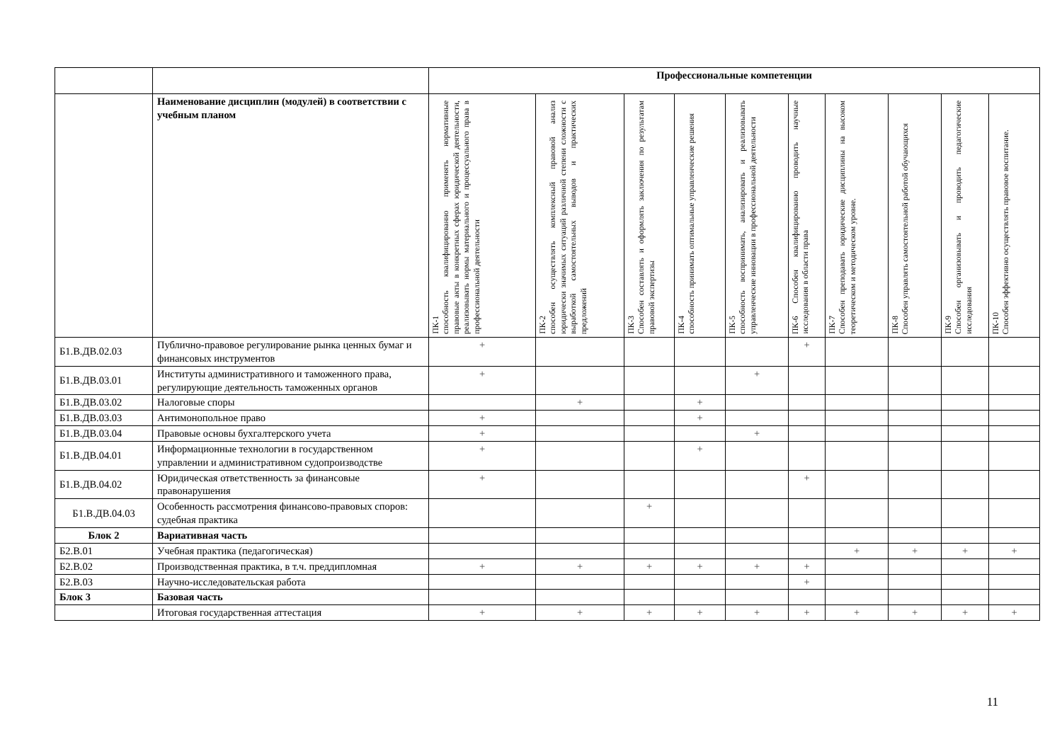| | | Профессиональные компетенции | | | | | | | | | |
| | Наименование дисциплин (модулей) в соответствии с учебным планом | ПК-1 способность квалифицированно применять нормативные правовые акты в конкретных сферах юридической деятельности, реализовывать нормы материального и процессуального права в профессиональной деятельности | ПК-2 способен осуществлять комплексный правовой анализ юридически значимых ситуаций различной степени сложности с выработкой самостоятельных выводов и практических предложений | ПК-3 Способен составлять и оформлять заключения по результатам правовой экспертизы | ПК-4 способность принимать оптимальные управленческие решения | ПК-5 способность воспринимать, анализировать и реализовывать управленческие инновации в профессиональной деятельности | ПК-6 Способен квалифицированно проводить научные исследования в области права | ПК-7 Способен преподавать юридические дисциплины на высоком теоретическом и методическом уровне. | ПК-8 Способен управлять самостоятельной работой обучающихся | ПК-9 Способен организовывать и проводить педагогические исследования | ПК-10 Способен эффективно осуществлять правовое воспитание. |
| Б1.В.ДВ.02.03 | Публично-правовое регулирование рынка ценных бумаг и финансовых инструментов | + | | | | | + | | | | |
| Б1.В.ДВ.03.01 | Институты административного и таможенного права, регулирующие деятельность таможенных органов | + | | | | + | | | | | |
| Б1.В.ДВ.03.02 | Налоговые споры | | + | | + | | | | | | |
| Б1.В.ДВ.03.03 | Антимонопольное право | + | | | + | | | | | | |
| Б1.В.ДВ.03.04 | Правовые основы бухгалтерского учета | + | | | | + | | | | | |
| Б1.В.ДВ.04.01 | Информационные технологии в государственном управлении и административном судопроизводстве | + | | | + | | | | | | |
| Б1.В.ДВ.04.02 | Юридическая ответственность за финансовые правонарушения | + | | | | | + | | | | |
| Б1.В.ДВ.04.03 | Особенность рассмотрения финансово-правовых споров: судебная практика | | | + | | | | | | | |
| Блок 2 | Вариативная часть | | | | | | | | | | |
| Б2.В.01 | Учебная практика (педагогическая) | | | | | | | + | + | + | + |
| Б2.В.02 | Производственная практика, в т.ч. преддипломная | + | + | + | + | + | + | | | | |
| Б2.В.03 | Научно-исследовательская работа | | | | | | + | | | | |
| Блок 3 | Базовая часть | | | | | | | | | | |
| | Итоговая государственная аттестация | + | + | + | + | + | + | + | + | + | + |
11